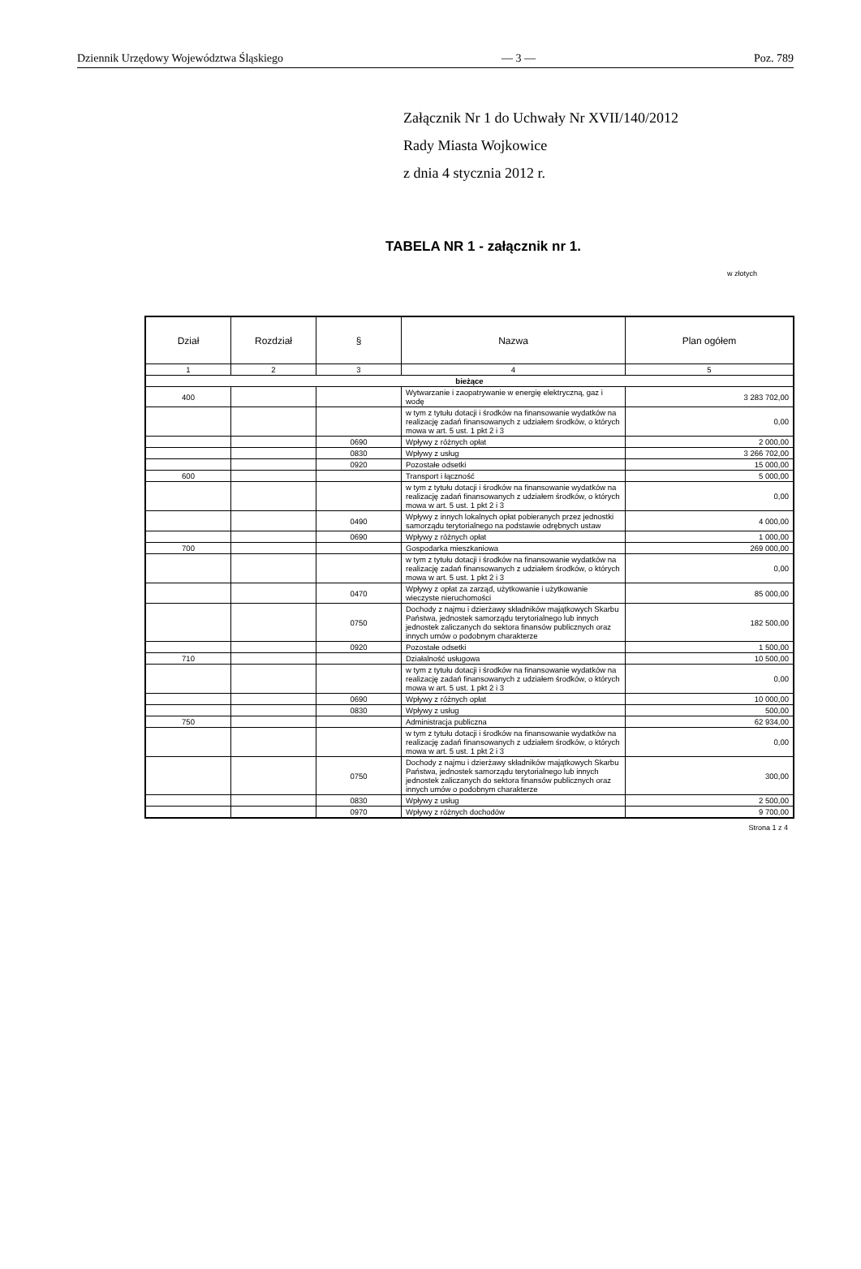Dziennik Urzędowy Województwa Śląskiego — 3 — Poz. 789
Załącznik Nr 1 do Uchwały Nr XVII/140/2012
Rady Miasta Wojkowice
z dnia 4 stycznia 2012 r.
TABELA NR 1 - załącznik nr 1.
w złotych
| Dział | Rozdział | § | Nazwa | Plan ogółem |
| --- | --- | --- | --- | --- |
| 1 | 2 | 3 | 4 | 5 |
| bieżące | | | | |
| 400 | | | Wytwarzanie i zaopatrywanie w energię elektryczną, gaz i wodę | 3 283 702,00 |
| | | | w tym z tytułu dotacji i środków na finansowanie wydatków na realizację zadań finansowanych z udziałem środków, o których mowa w art. 5 ust. 1 pkt 2 i 3 | 0,00 |
| | | 0690 | Wpływy z różnych opłat | 2 000,00 |
| | | 0830 | Wpływy z usług | 3 266 702,00 |
| | | 0920 | Pozostałe odsetki | 15 000,00 |
| 600 | | | Transport i łączność | 5 000,00 |
| | | | w tym z tytułu dotacji i środków na finansowanie wydatków na realizację zadań finansowanych z udziałem środków, o których mowa w art. 5 ust. 1 pkt 2 i 3 | 0,00 |
| | | 0490 | Wpływy z innych lokalnych opłat pobieranych przez jednostki samorządu terytorialnego na podstawie odrębnych ustaw | 4 000,00 |
| | | 0690 | Wpływy z różnych opłat | 1 000,00 |
| 700 | | | Gospodarka mieszkaniowa | 269 000,00 |
| | | | w tym z tytułu dotacji i środków na finansowanie wydatków na realizację zadań finansowanych z udziałem środków, o których mowa w art. 5 ust. 1 pkt 2 i 3 | 0,00 |
| | | 0470 | Wpływy z opłat za zarząd, użytkowanie i użytkowanie wieczyste nieruchomości | 85 000,00 |
| | | 0750 | Dochody z najmu i dzierżawy składników majątkowych Skarbu Państwa, jednostek samorządu terytorialnego lub innych jednostek zaliczanych do sektora finansów publicznych oraz innych umów o podobnym charakterze | 182 500,00 |
| | | 0920 | Pozostałe odsetki | 1 500,00 |
| 710 | | | Działalność usługowa | 10 500,00 |
| | | | w tym z tytułu dotacji i środków na finansowanie wydatków na realizację zadań finansowanych z udziałem środków, o których mowa w art. 5 ust. 1 pkt 2 i 3 | 0,00 |
| | | 0690 | Wpływy z różnych opłat | 10 000,00 |
| | | 0830 | Wpływy z usług | 500,00 |
| 750 | | | Administracja publiczna | 62 934,00 |
| | | | w tym z tytułu dotacji i środków na finansowanie wydatków na realizację zadań finansowanych z udziałem środków, o których mowa w art. 5 ust. 1 pkt 2 i 3 | 0,00 |
| | | 0750 | Dochody z najmu i dzierżawy składników majątkowych Skarbu Państwa, jednostek samorządu terytorialnego lub innych jednostek zaliczanych do sektora finansów publicznych oraz innych umów o podobnym charakterze | 300,00 |
| | | 0830 | Wpływy z usług | 2 500,00 |
| | | 0970 | Wpływy z różnych dochodów | 9 700,00 |
Strona 1 z 4